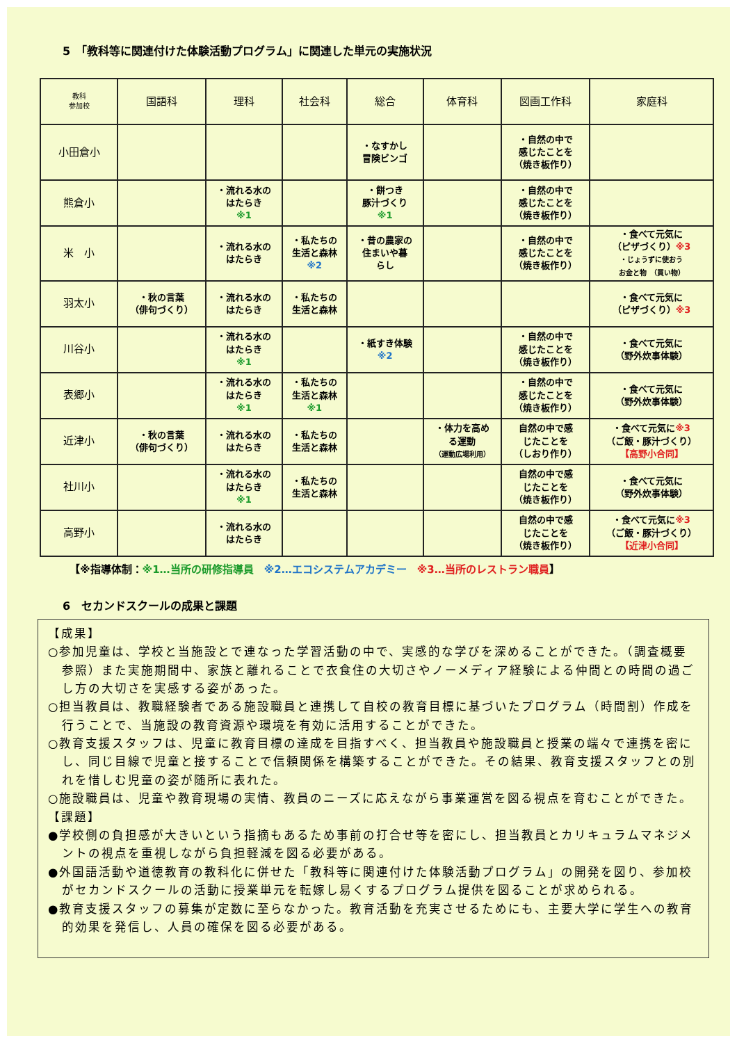5　「教科等に関連付けた体験活動プログラム」に関連した単元の実施状況
| 教科 参加校 | 国語科 | 理科 | 社会科 | 総合 | 体育科 | 図画工作科 | 家庭科 |
| --- | --- | --- | --- | --- | --- | --- | --- |
| 小田倉小 | | | | ・なすかし 冒険ビンゴ | | ・自然の中で 感じたことを （焼き板作り） | |
| 熊倉小 | | ・流れる水の はたらき ※1 | | ・餅つき 豚汁づくり ※1 | | ・自然の中で 感じたことを （焼き板作り） | |
| 米 小 | | ・流れる水の はたらき | ・私たちの 生活と森林 ※2 | ・昔の農家の 住まいや暮 らし | | ・自然の中で 感じたことを （焼き板作り） | ・食べて元気に （ピザづくり） ※3 ・じょうずに使おう お金と物 （買い物） |
| 羽太小 | ・秋の言葉 （俳句づくり） | ・流れる水の はたらき | ・私たちの 生活と森林 | | | | ・食べて元気に （ピザづくり） ※3 |
| 川谷小 | | ・流れる水の はたらき ※1 | | ・紙すき体験 ※2 | | ・自然の中で 感じたことを （焼き板作り） | ・食べて元気に （野外炊事体験） |
| 表郷小 | | ・流れる水の はたらき ※1 | ・私たちの 生活と森林 ※1 | | | ・自然の中で 感じたことを （焼き板作り） | ・食べて元気に （野外炊事体験） |
| 近津小 | ・秋の言葉 （俳句づくり） | ・流れる水の はたらき | ・私たちの 生活と森林 | | ・体力を高め る運動 （運動広場利用） | 自然の中で感 じたことを （しおり作り） | ・食べて元気に ※3 （ご飯・豚汁づくり） 【高野小合同】 |
| 社川小 | | ・流れる水の はたらき ※1 | ・私たちの 生活と森林 | | | 自然の中で感 じたことを （焼き板作り） | ・食べて元気に （野外炊事体験） |
| 高野小 | | ・流れる水の はたらき | | | | 自然の中で感 じたことを （焼き板作り） | ・食べて元気に ※3 （ご飯・豚汁づくり） 【近津小合同】 |
【※指導体制：※1…当所の研修指導員　※2…エコシステムアカデミー　※3…当所のレストラン職員】
6　セカンドスクールの成果と課題
【成果】
○参加児童は、学校と当施設とで連なった学習活動の中で、実感的な学びを深めることができた。（調査概要参照）また実施期間中、家族と離れることで衣食住の大切さやノーメディア経験による仲間との時間の過ごし方の大切さを実感する姿があった。
○担当教員は、教職経験者である施設職員と連携して自校の教育目標に基づいたプログラム（時間割）作成を行うことで、当施設の教育資源や環境を有効に活用することができた。
○教育支援スタッフは、児童に教育目標の達成を目指すべく、担当教員や施設職員と授業の端々で連携を密にし、同じ目線で児童と接することで信頼関係を構築することができた。その結果、教育支援スタッフとの別れを惜しむ児童の姿が随所に表れた。
○施設職員は、児童や教育現場の実情、教員のニーズに応えながら事業運営を図る視点を育むことができた。
【課題】
●学校側の負担感が大きいという指摘もあるため事前の打合せ等を密にし、担当教員とカリキュラムマネジメントの視点を重視しながら負担軽減を図る必要がある。
●外国語活動や道徳教育の教科化に併せた「教科等に関連付けた体験活動プログラム」の開発を図り、参加校がセカンドスクールの活動に授業単元を転嫁し易くするプログラム提供を図ることが求められる。
●教育支援スタッフの募集が定数に至らなかった。教育活動を充実させるためにも、主要大学に学生への教育的効果を発信し、人員の確保を図る必要がある。